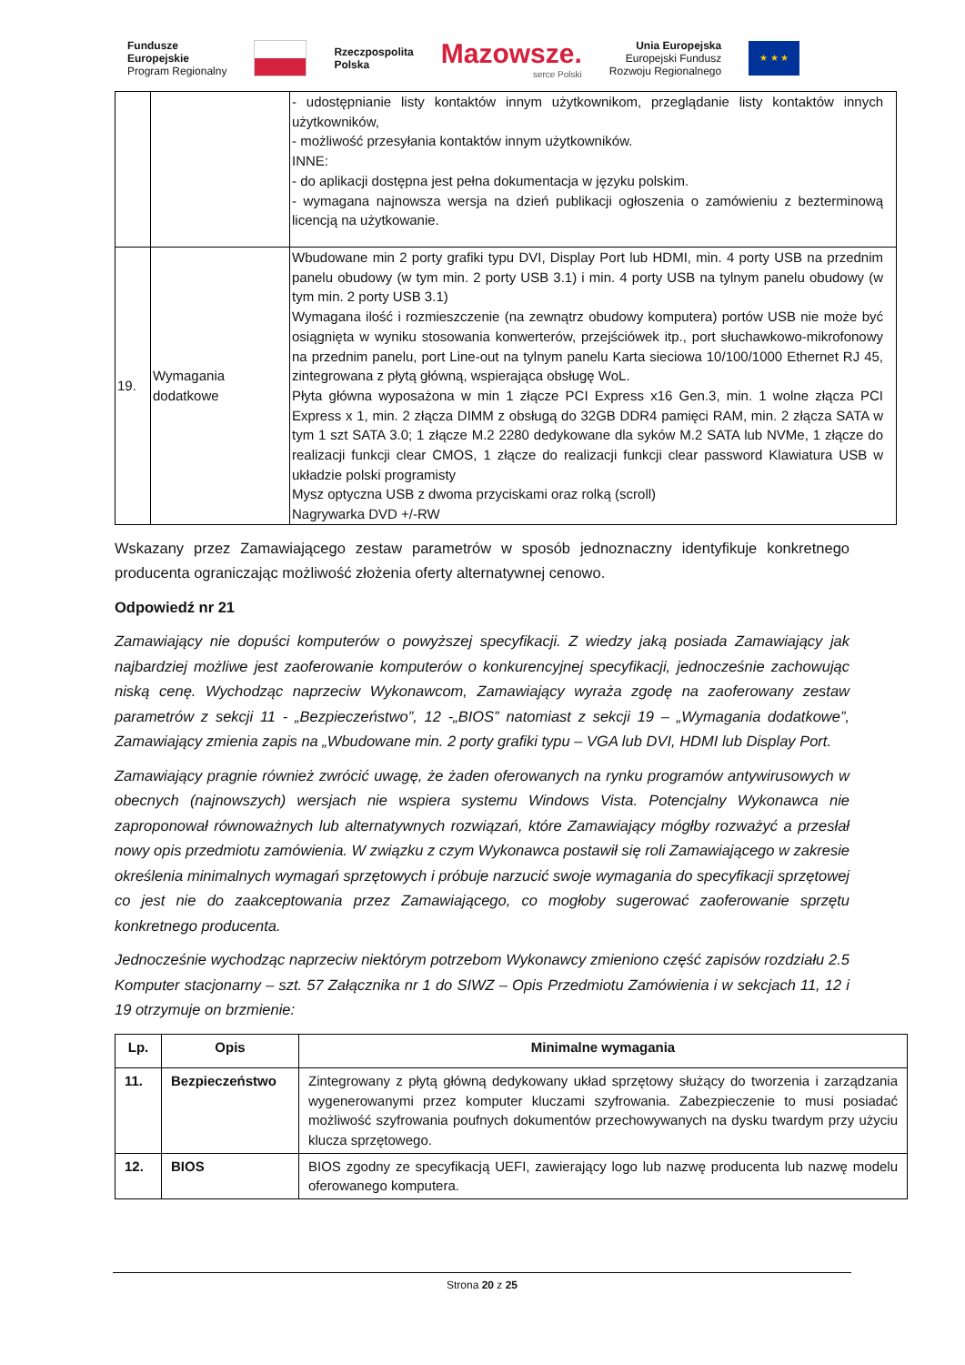Fundusze
Europejskie
Program Regionalny
Rzeczpospolita
Polska
Mazowsze.
serce Polski
Unia Europejska
Europejski Fundusz
Rozwoju Regionalnego
★ ★ ★
| | | - udostępnianie listy kontaktów innym użytkownikom, przeglądanie listy kontaktów innych użytkowników, - możliwość przesyłania kontaktów innym użytkowników. INNE: - do aplikacji dostępna jest pełna dokumentacja w języku polskim. - wymagana najnowsza wersja na dzień publikacji ogłoszenia o zamówieniu z bezterminową licencją na użytkowanie. |
| 19. | Wymagania dodatkowe | Wbudowane min 2 porty grafiki typu DVI, Display Port lub HDMI, min. 4 porty USB na przednim panelu obudowy (w tym min. 2 porty USB 3.1) i min. 4 porty USB na tylnym panelu obudowy (w tym min. 2 porty USB 3.1) Wymagana ilość i rozmieszczenie (na zewnątrz obudowy komputera) portów USB nie może być osiągnięta w wyniku stosowania konwerterów, przejściówek itp., port słuchawkowo-mikrofonowy na przednim panelu, port Line-out na tylnym panelu Karta sieciowa 10/100/1000 Ethernet RJ 45, zintegrowana z płytą główną, wspierająca obsługę WoL. Płyta główna wyposażona w min 1 złącze PCI Express x16 Gen.3, min. 1 wolne złącza PCI Express x 1, min. 2 złącza DIMM z obsługą do 32GB DDR4 pamięci RAM, min. 2 złącza SATA w tym 1 szt SATA 3.0; 1 złącze M.2 2280 dedykowane dla syków M.2 SATA lub NVMe, 1 złącze do realizacji funkcji clear CMOS, 1 złącze do realizacji funkcji clear password Klawiatura USB w układzie polski programisty Mysz optyczna USB z dwoma przyciskami oraz rolką (scroll) Nagrywarka DVD +/-RW |
Wskazany przez Zamawiającego zestaw parametrów w sposób jednoznaczny identyfikuje konkretnego producenta ograniczając możliwość złożenia oferty alternatywnej cenowo.
Odpowiedź nr 21
Zamawiający nie dopuści komputerów o powyższej specyfikacji. Z wiedzy jaką posiada Zamawiający jak najbardziej możliwe jest zaoferowanie komputerów o konkurencyjnej specyfikacji, jednocześnie zachowując niską cenę. Wychodząc naprzeciw Wykonawcom, Zamawiający wyraża zgodę na zaoferowany zestaw parametrów z sekcji 11 - „Bezpieczeństwo”, 12 -„BIOS” natomiast z sekcji 19 – „Wymagania dodatkowe”, Zamawiający zmienia zapis na „Wbudowane min. 2 porty grafiki typu – VGA lub DVI, HDMI lub Display Port.
Zamawiający pragnie również zwrócić uwagę, że żaden oferowanych na rynku programów antywirusowych w obecnych (najnowszych) wersjach nie wspiera systemu Windows Vista. Potencjalny Wykonawca nie zaproponował równoważnych lub alternatywnych rozwiązań, które Zamawiający mógłby rozważyć a przesłał nowy opis przedmiotu zamówienia. W związku z czym Wykonawca postawił się roli Zamawiającego w zakresie określenia minimalnych wymagań sprzętowych i próbuje narzucić swoje wymagania do specyfikacji sprzętowej co jest nie do zaakceptowania przez Zamawiającego, co mogłoby sugerować zaoferowanie sprzętu konkretnego producenta.
Jednocześnie wychodząc naprzeciw niektórym potrzebom Wykonawcy zmieniono część zapisów rozdziału 2.5 Komputer stacjonarny – szt. 57 Załącznika nr 1 do SIWZ – Opis Przedmiotu Zamówienia i w sekcjach 11, 12 i 19 otrzymuje on brzmienie:
| Lp. | Opis | Minimalne wymagania |
| --- | --- | --- |
| 11. | Bezpieczeństwo | Zintegrowany z płytą główną dedykowany układ sprzętowy służący do tworzenia i zarządzania wygenerowanymi przez komputer kluczami szyfrowania. Zabezpieczenie to musi posiadać możliwość szyfrowania poufnych dokumentów przechowywanych na dysku twardym przy użyciu klucza sprzętowego. |
| 12. | BIOS | BIOS zgodny ze specyfikacją UEFI, zawierający logo lub nazwę producenta lub nazwę modelu oferowanego komputera. |
Strona 20 z 25